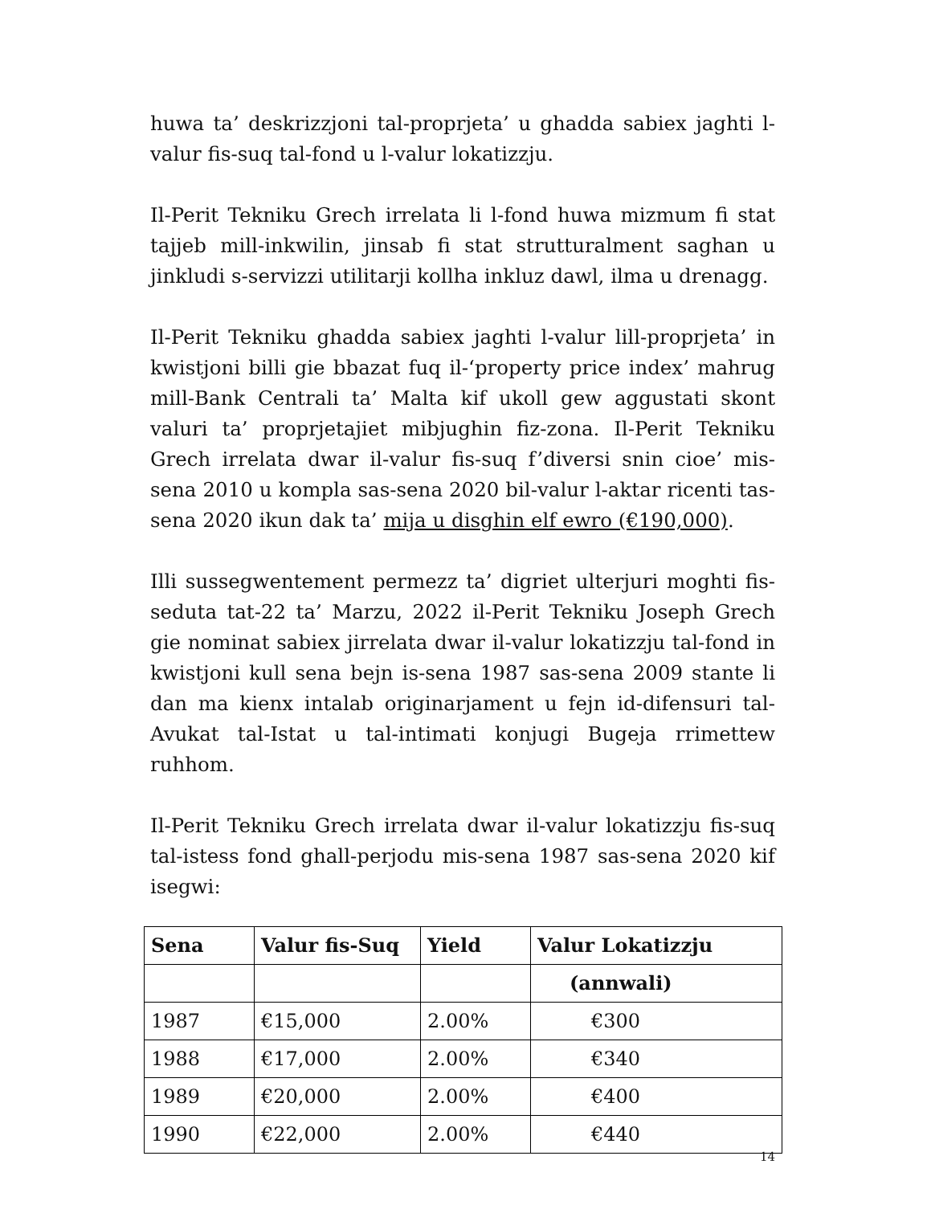huwa ta’ deskrizzjoni tal-proprjeta’ u ghadda sabiex jaghti l-valur fis-suq tal-fond u l-valur lokatizzju.
Il-Perit Tekniku Grech irrelata li l-fond huwa mizmum fi stat tajjeb mill-inkwilin, jinsab fi stat strutturalment saghan u jinkludi s-servizzi utilitarji kollha inkluz dawl, ilma u drenagg.
Il-Perit Tekniku ghadda sabiex jaghti l-valur lill-proprjeta’ in kwistjoni billi gie bbazat fuq il-‘property price index’ mahrug mill-Bank Centrali ta’ Malta kif ukoll gew aggustati skont valuri ta’ proprjetajiet mibjughin fiz-zona. Il-Perit Tekniku Grech irrelata dwar il-valur fis-suq f’diversi snin cioe’ mis-sena 2010 u kompla sas-sena 2020 bil-valur l-aktar ricenti tas-sena 2020 ikun dak ta’ mija u disghin elf ewro (€190,000).
Illi sussegwentement permezz ta’ digriet ulterjuri moghti fis-seduta tat-22 ta’ Marzu, 2022 il-Perit Tekniku Joseph Grech gie nominat sabiex jirrelata dwar il-valur lokatizzju tal-fond in kwistjoni kull sena bejn is-sena 1987 sas-sena 2009 stante li dan ma kienx intalab originarjament u fejn id-difensuri tal-Avukat tal-Istat u tal-intimati konjugi Bugeja rrimettew ruhhom.
Il-Perit Tekniku Grech irrelata dwar il-valur lokatizzju fis-suq tal-istess fond ghall-perjodu mis-sena 1987 sas-sena 2020 kif isegwi:
| Sena | Valur fis-Suq | Yield | Valur Lokatizzju |
| --- | --- | --- | --- |
| | | | (annwali) |
| 1987 | €15,000 | 2.00% | €300 |
| 1988 | €17,000 | 2.00% | €340 |
| 1989 | €20,000 | 2.00% | €400 |
| 1990 | €22,000 | 2.00% | €440 |
14